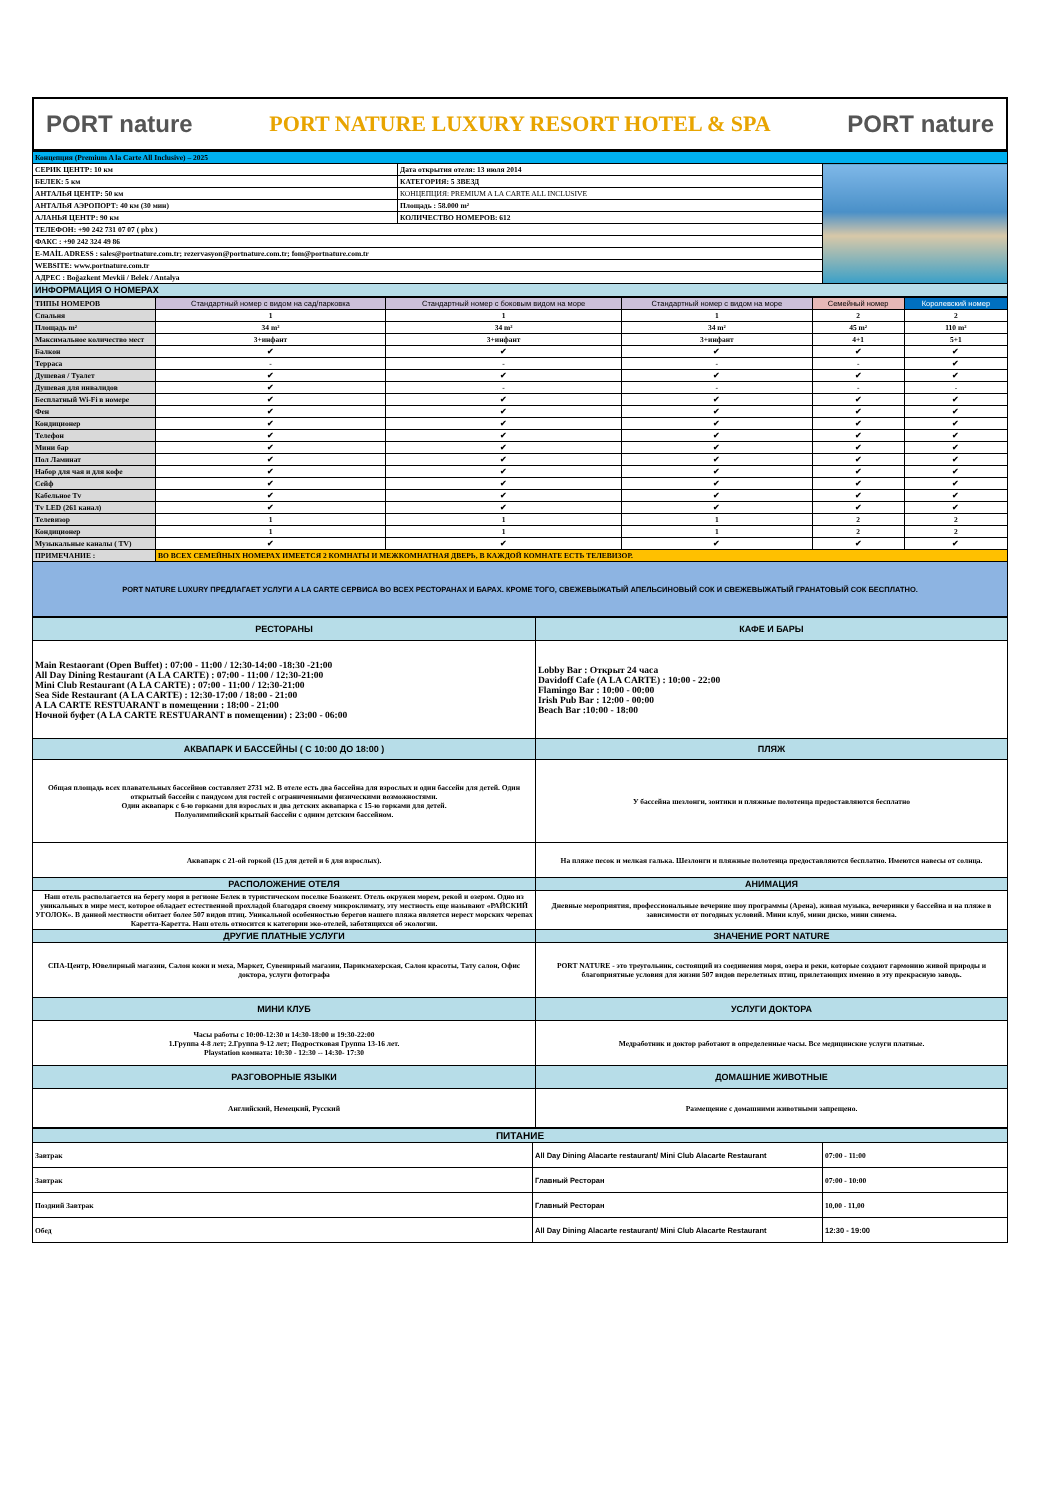PORT nature PORT NATURE LUXURY RESORT HOTEL & SPA PORT nature
| Концепция (Premium A la Carte All Inclusive) – 2025 | | |
| СЕРИК ЦЕНТР: 10 км | Дата открытия отеля: 13 июля 2014 | |
| БЕЛЕК: 5 км | КАТЕГОРИЯ: 5 ЗВЕЗД | |
| АНТАЛЬЯ ЦЕНТР: 50 км | КОНЦЕПЦИЯ: PREMIUM A LA CARTE ALL INCLUSIVE | |
| АНТАЛЬЯ АЭРОПОРТ: 40 км (30 мин) | Площадь : 58.000 m² | |
| АЛАНЬЯ ЦЕНТР: 90 км | КОЛИЧЕСТВО НОМЕРОВ: 612 | |
| ТЕЛЕФОН: +90 242 731 07 07 ( pbx ) | | |
| ФАКС : +90 242 324 49 86 | | |
| E-MAİL ADRESS : sales@portnature.com.tr; rezervasyon@portnature.com.tr; fom@portnature.com.tr | | |
| WEBSITE: www.portnature.com.tr | | |
| АДРЕС : Boğazkent Mevkii / Belek / Antalya | | |
| ИНФОРМАЦИЯ О НОМЕРАХ | | |
| ТИПЫ НОМЕРОВ | Стандартный номер с видом на сад/парковка | Стандартный номер с боковым видом на море | Стандартный номер с видом на море | Семейный номер | Королевский номер |
| --- | --- | --- | --- | --- | --- |
| Спальня | 1 | 1 | 1 | 2 | 2 |
| Площадь m² | 34 m² | 34 m² | 34 m² | 45 m² | 110 m² |
| Максимальное количество мест | 3+инфант | 3+инфант | 3+инфант | 4+1 | 5+1 |
| Балкон | ✔ | ✔ | ✔ | ✔ | ✔ |
| Терраса | - | - | - | - | ✔ |
| Душевая / Туалет | ✔ | ✔ | ✔ | ✔ | ✔ |
| Душевая для инвалидов | ✔ | - | - | - | - |
| Бесплатный Wi-Fi в номере | ✔ | ✔ | ✔ | ✔ | ✔ |
| Фен | ✔ | ✔ | ✔ | ✔ | ✔ |
| Кондиционер | ✔ | ✔ | ✔ | ✔ | ✔ |
| Телефон | ✔ | ✔ | ✔ | ✔ | ✔ |
| Мини бар | ✔ | ✔ | ✔ | ✔ | ✔ |
| Пол Ламинат | ✔ | ✔ | ✔ | ✔ | ✔ |
| Набор для чая и для кофе | ✔ | ✔ | ✔ | ✔ | ✔ |
| Сейф | ✔ | ✔ | ✔ | ✔ | ✔ |
| Кабельное Tv | ✔ | ✔ | ✔ | ✔ | ✔ |
| Tv LED (261 канал) | ✔ | ✔ | ✔ | ✔ | ✔ |
| Телевизор | 1 | 1 | 1 | 2 | 2 |
| Кондиционер | 1 | 1 | 1 | 2 | 2 |
| Музыкальные каналы ( TV) | ✔ | ✔ | ✔ | ✔ | ✔ |
| ПРИМЕЧАНИЕ : | ВО ВСЕХ СЕМЕЙНЫХ НОМЕРАХ ИМЕЕТСЯ 2 КОМНАТЫ И МЕЖКОМНАТНАЯ ДВЕРЬ, В КАЖДОЙ КОМНАТЕ ЕСТЬ ТЕЛЕВИЗОР. | | | | |
| PORT NATURE LUXURY ПРЕДЛАГАЕТ УСЛУГИ A LA CARTE СЕРВИСА ВО ВСЕХ РЕСТОРАНАХ И БАРАХ. КРОМЕ ТОГО, СВЕЖЕВЫЖАТЫЙ АПЕЛЬСИНОВЫЙ СОК И СВЕЖЕВЫЖАТЫЙ ГРАНАТОВЫЙ СОК БЕСПЛАТНО. | | | | | |
| РЕСТОРАНЫ | КАФЕ И БАРЫ |
| --- | --- |
| Main Restaorant (Open Buffet) : 07:00 - 11:00 / 12:30-14:00 -18:30 -21:00 All Day Dining Restaurant (A LA CARTE) : 07:00 - 11:00 / 12:30-21:00 Mini Club Restaurant (A LA CARTE) : 07:00 - 11:00 / 12:30-21:00 Sea Side Restaurant (A LA CARTE) : 12:30-17:00 / 18:00 - 21:00 A LA CARTE RESTUARANT в помещении : 18:00 - 21:00 Ночной буфет (A LA CARTE RESTUARANT в помещении) : 23:00 - 06:00 | Lobby Bar : Открыт 24 часа Davidoff Cafe (A LA CARTE) : 10:00 - 22:00 Flamingo Bar : 10:00 - 00:00 Irish Pub Bar : 12:00 - 00:00 Beach Bar :10:00 - 18:00 |
| АКВАПАРК И БАССЕЙНЫ ( С 10:00 ДО 18:00 ) | ПЛЯЖ |
| Общая площадь всех плавательных бассейнов составляет 2731 м2. В отеле есть два бассейна для взрослых и один бассейн для детей. Один открытый бассейн с пандусом для гостей с ограниченными физическими возможностями. Один аквапарк с 6-ю горками для взрослых и два детских аквапарка с 15-ю горками для детей. Полуолимпийский крытый бассейн с одним детским бассейном. | У бассейна шезлонги, зонтики и пляжные полотенца предоставляются бесплатно |
| Аквапарк с 21-ой горкой (15 для детей и 6 для взрослых). | На пляже песок и мелкая галька. Шезлонги и пляжные полотенца предоставляются бесплатно. Имеются навесы от солнца. |
| РАСПОЛОЖЕНИЕ ОТЕЛЯ | АНИМАЦИЯ |
| Наш отель располагается на берегу моря в регионе Белек в туристическом поселке Боазкент. Отель окружен морем, рекой и озером. Одно из уникальных в мире мест, которое обладает естественной прохладой благодаря своему микроклимату, эту местность еще называют «РАЙСКИЙ УГОЛОК». В данной местности обитает более 507 видов птиц. Уникальной особенностью берегов нашего пляжа является нерест морских черепах Каретта-Каретта. Наш отель относится к категории эко-отелей, заботящихся об экологии. | Дневные мероприятия, профессиональные вечерние шоу программы (Арена), живая музыка, вечеринки у бассейна и на пляже в зависимости от погодных условий. Мини клуб, мини диско, мини синема. |
| ДРУГИЕ ПЛАТНЫЕ УСЛУГИ | ЗНАЧЕНИЕ PORT NATURE |
| СПА-Центр, Ювелирный магазин, Салон кожи и меха, Маркет, Сувенирный магазин, Парикмахерская, Салон красоты, Тату салон, Офис доктора, услуги фотографа | PORT NATURE - это треугольник, состоящий из соединения моря, озера и реки, которые создают гармонию живой природы и благоприятные условия для жизни 507 видов перелетных птиц, прилетающих именно в эту прекрасную заводь. |
| МИНИ КЛУБ | УСЛУГИ ДОКТОРА |
| Часы работы с 10:00-12:30 и 14:30-18:00 и 19:30-22:00 1.Группа 4-8 лет; 2.Группа 9-12 лет; Подростковая Группа 13-16 лет. Playstation комната: 10:30 - 12:30 -- 14:30- 17:30 | Медработник и доктор работают в определенные часы. Все медицинские услуги платные. |
| РАЗГОВОРНЫЕ ЯЗЫКИ | ДОМАШНИЕ ЖИВОТНЫЕ |
| Английский, Немецкий, Русский | Размещение с домашними животными запрещено. |
| ПИТАНИЕ | | |
| --- | --- | --- |
| Завтрак | All Day Dining Alacarte restaurant/ Mini Club Alacarte Restaurant | 07:00 - 11:00 |
| Завтрак | Главный Ресторан | 07:00 - 10:00 |
| Поздний Завтрак | Главный Ресторан | 10,00 - 11,00 |
| Обед | All Day Dining Alacarte restaurant/ Mini Club Alacarte Restaurant | 12:30 - 19:00 |